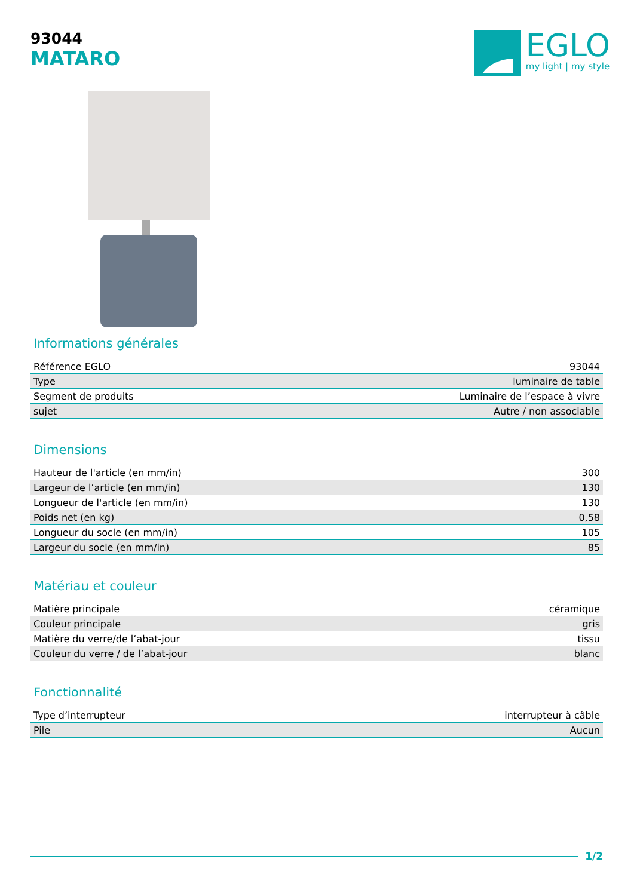93044
MATARO
EGLO
my light | my style
Informations générales
| Référence EGLO | 93044 |
| Type | luminaire de table |
| Segment de produits | Luminaire de l’espace à vivre |
| sujet | Autre / non associable |
Dimensions
| Hauteur de l'article (en mm/in) | 300 |
| Largeur de l’article (en mm/in) | 130 |
| Longueur de l'article (en mm/in) | 130 |
| Poids net (en kg) | 0,58 |
| Longueur du socle (en mm/in) | 105 |
| Largeur du socle (en mm/in) | 85 |
Matériau et couleur
| Matière principale | céramique |
| Couleur principale | gris |
| Matière du verre/de l’abat-jour | tissu |
| Couleur du verre / de l’abat-jour | blanc |
Fonctionnalité
| Type d’interrupteur | interrupteur à câble |
| Pile | Aucun |
1/2